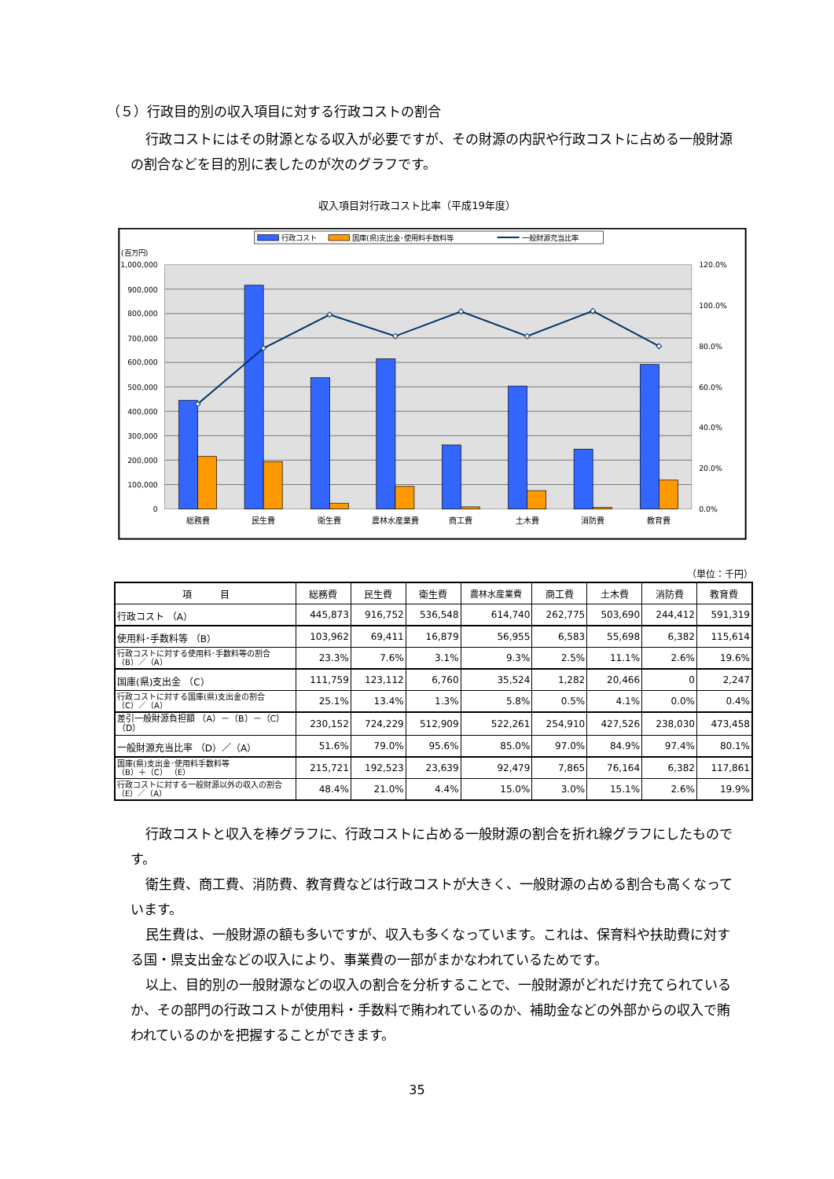（５）行政目的別の収入項目に対する行政コストの割合
行政コストにはその財源となる収入が必要ですが、その財源の内訳や行政コストに占める一般財源の割合などを目的別に表したのが次のグラフです。
収入項目対行政コスト比率（平成19年度）
行政コスト
国庫(県)支出金･使用料手数料等
一般財源充当比率
(百万円)
1,000,000
900,000
800,000
700,000
600,000
500,000
400,000
300,000
200,000
100,000
0
120.0%
100.0%
80.0%
60.0%
40.0%
20.0%
0.0%
総務費
民生費
衛生費
農林水産業費
商工費
土木費
消防費
教育費
（単位：千円）
| 項 目 | 総務費 | 民生費 | 衛生費 | 農林水産業費 | 商工費 | 土木費 | 消防費 | 教育費 |
| --- | --- | --- | --- | --- | --- | --- | --- | --- |
| 行政コスト （A） | 445,873 | 916,752 | 536,548 | 614,740 | 262,775 | 503,690 | 244,412 | 591,319 |
| 使用料･手数料等 （B） | 103,962 | 69,411 | 16,879 | 56,955 | 6,583 | 55,698 | 6,382 | 115,614 |
| 行政コストに対する使用料･手数料等の割合 （B）／（A） | 23.3% | 7.6% | 3.1% | 9.3% | 2.5% | 11.1% | 2.6% | 19.6% |
| 国庫(県)支出金 （C） | 111,759 | 123,112 | 6,760 | 35,524 | 1,282 | 20,466 | 0 | 2,247 |
| 行政コストに対する国庫(県)支出金の割合 （C）／（A） | 25.1% | 13.4% | 1.3% | 5.8% | 0.5% | 4.1% | 0.0% | 0.4% |
| 差引一般財源負担額 （A）－（B）－（C） （D） | 230,152 | 724,229 | 512,909 | 522,261 | 254,910 | 427,526 | 238,030 | 473,458 |
| 一般財源充当比率 （D）／（A） | 51.6% | 79.0% | 95.6% | 85.0% | 97.0% | 84.9% | 97.4% | 80.1% |
| 国庫(県)支出金･使用料手数料等 （B）＋（C） （E） | 215,721 | 192,523 | 23,639 | 92,479 | 7,865 | 76,164 | 6,382 | 117,861 |
| 行政コストに対する一般財源以外の収入の割合 （E）／（A） | 48.4% | 21.0% | 4.4% | 15.0% | 3.0% | 15.1% | 2.6% | 19.9% |
行政コストと収入を棒グラフに、行政コストに占める一般財源の割合を折れ線グラフにしたものです。
衛生費、商工費、消防費、教育費などは行政コストが大きく、一般財源の占める割合も高くなっています。
民生費は、一般財源の額も多いですが、収入も多くなっています。これは、保育料や扶助費に対する国・県支出金などの収入により、事業費の一部がまかなわれているためです。
以上、目的別の一般財源などの収入の割合を分析することで、一般財源がどれだけ充てられているか、その部門の行政コストが使用料・手数料で賄われているのか、補助金などの外部からの収入で賄われているのかを把握することができます。
35